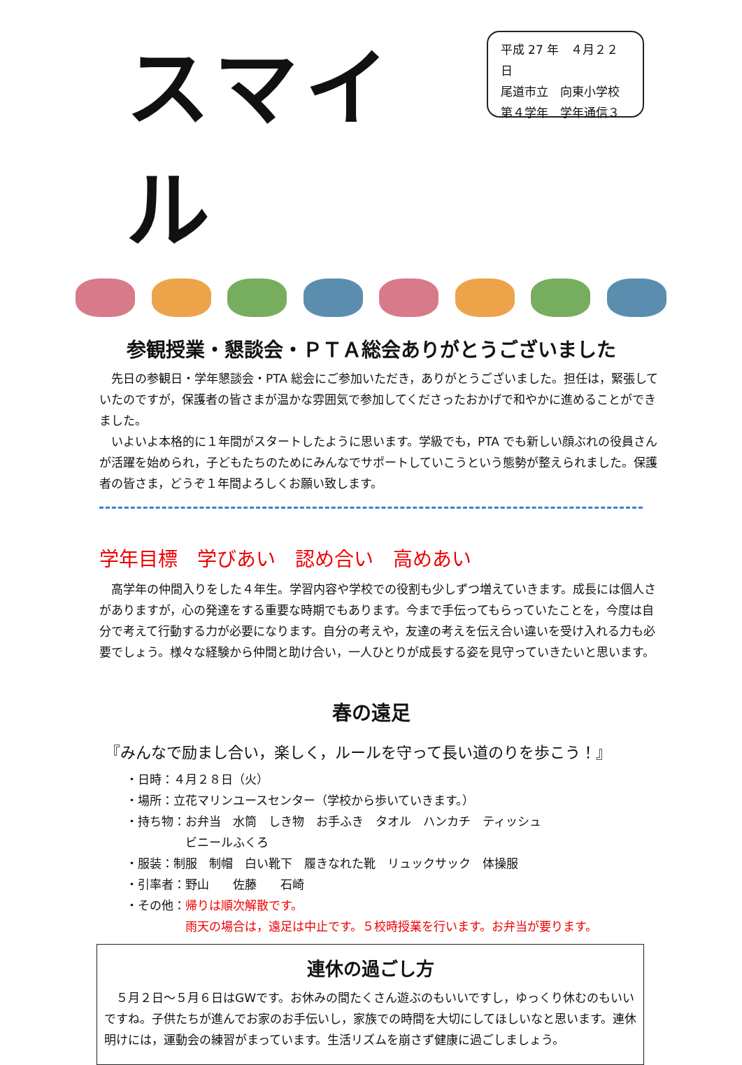スマイル
平成 27 年　４月２２日
尾道市立　向東小学校
第４学年　学年通信３
参観授業・懇談会・ＰＴＡ総会ありがとうございました
先日の参観日・学年懇談会・PTA 総会にご参加いただき，ありがとうございました。担任は，緊張していたのですが，保護者の皆さまが温かな雰囲気で参加してくださったおかげで和やかに進めることができました。
いよいよ本格的に１年間がスタートしたように思います。学級でも，PTA でも新しい顔ぶれの役員さんが活躍を始められ，子どもたちのためにみんなでサポートしていこうという態勢が整えられました。保護者の皆さま，どうぞ１年間よろしくお願い致します。
学年目標　学びあい　認め合い　高めあい
高学年の仲間入りをした４年生。学習内容や学校での役割も少しずつ増えていきます。成長には個人さがありますが，心の発達をする重要な時期でもあります。今まで手伝ってもらっていたことを，今度は自分で考えて行動する力が必要になります。自分の考えや，友達の考えを伝え合い違いを受け入れる力も必要でしょう。様々な経験から仲間と助け合い，一人ひとりが成長する姿を見守っていきたいと思います。
春の遠足
『みんなで励まし合い，楽しく，ルールを守って長い道のりを歩こう！』
・日時：４月２８日（火）
・場所：立花マリンユースセンター（学校から歩いていきます。）
・持ち物：お弁当　水筒　しき物　お手ふき　タオル　ハンカチ　ティッシュ
　　　　　ビニールふくろ
・服装：制服　制帽　白い靴下　履きなれた靴　リュックサック　体操服
・引率者：野山　　佐藤　　石崎
・その他：帰りは順次解散です。
　　　　　雨天の場合は，遠足は中止です。５校時授業を行います。お弁当が要ります。
連休の過ごし方
５月２日～５月６日はGWです。お休みの間たくさん遊ぶのもいいですし，ゆっくり休むのもいいですね。子供たちが進んでお家のお手伝いし，家族での時間を大切にしてほしいなと思います。連休明けには，運動会の練習がまっています。生活リズムを崩さず健康に過ごしましょう。